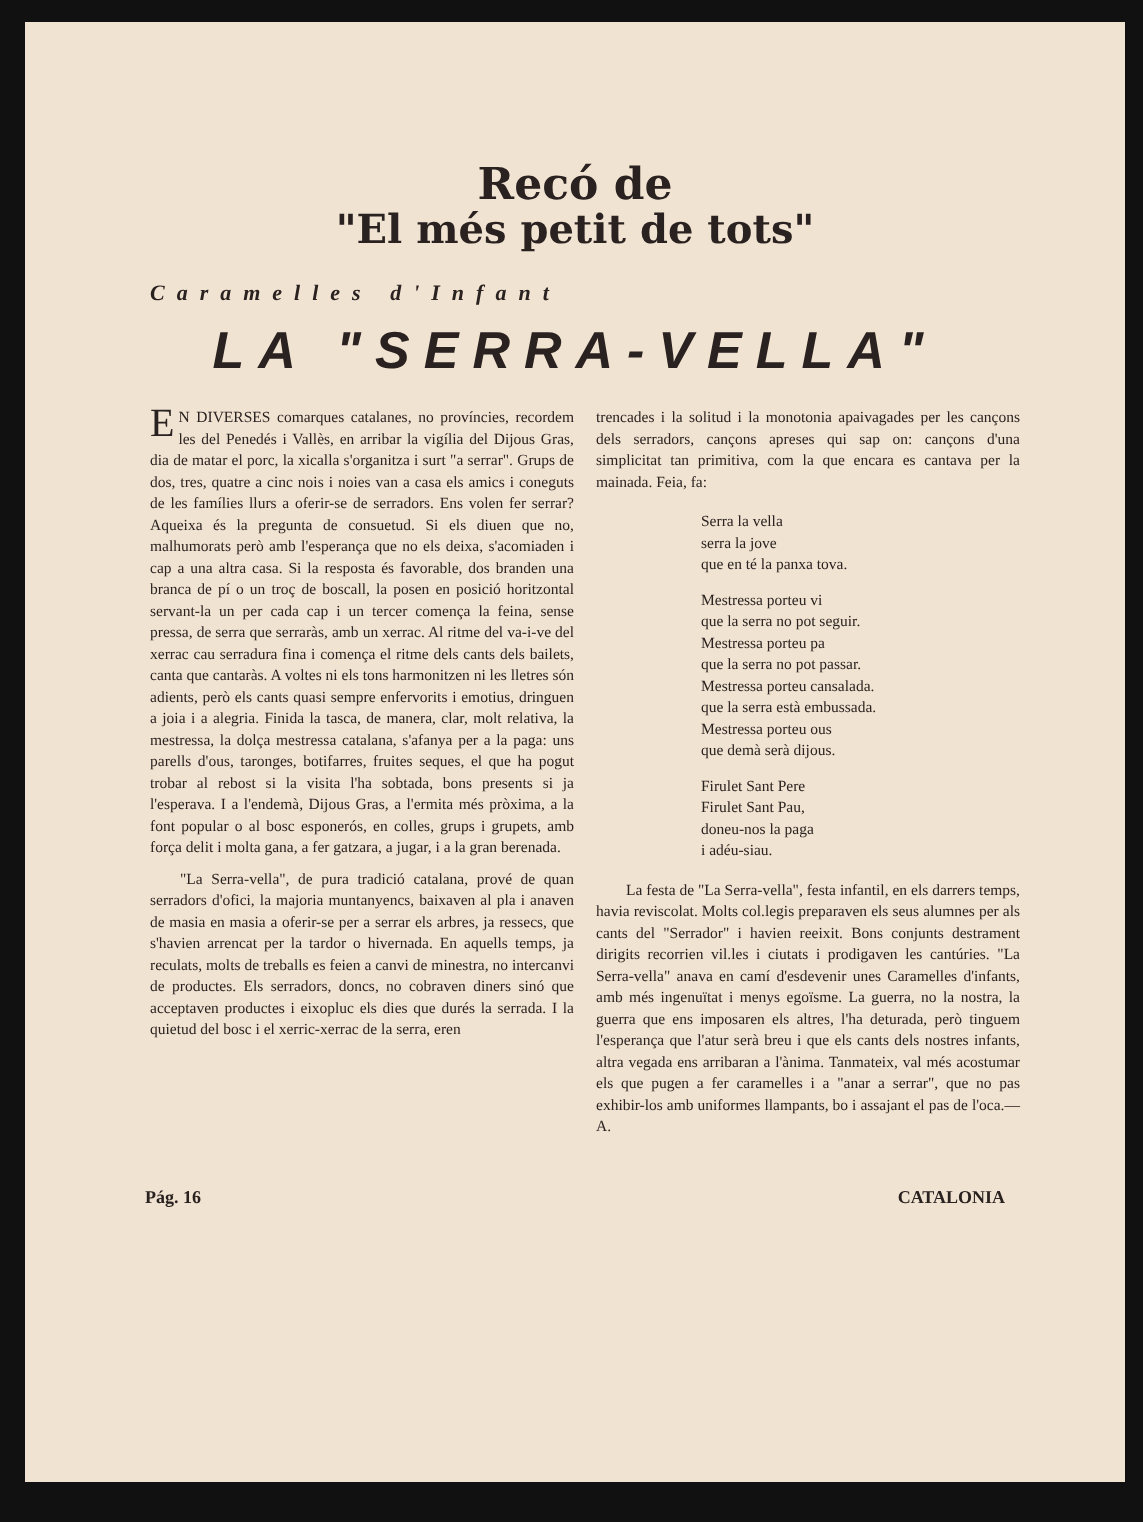Recó de
"El més petit de tots"
Caramelles d'Infant
LA "SERRA-VELLA"
EN DIVERSES comarques catalanes, no províncies, recordem les del Penedés i Vallès, en arribar la vigília del Dijous Gras, dia de matar el porc, la xicalla s'organitza i surt "a serrar". Grups de dos, tres, quatre a cinc nois i noies van a casa els amics i coneguts de les famílies llurs a oferir-se de serradors. Ens volen fer serrar? Aqueixa és la pregunta de consuetud. Si els diuen que no, malhumorats però amb l'esperança que no els deixa, s'acomiaden i cap a una altra casa. Si la resposta és favorable, dos branden una branca de pí o un troç de boscall, la posen en posició horitzontal servant-la un per cada cap i un tercer comença la feina, sense pressa, de serra que serraràs, amb un xerrac. Al ritme del va-i-ve del xerrac cau serradura fina i comença el ritme dels cants dels bailets, canta que cantaràs. A voltes ni els tons harmonitzen ni les lletres són adients, però els cants quasi sempre enfervorits i emotius, dringuen a joia i a alegria. Finida la tasca, de manera, clar, molt relativa, la mestressa, la dolça mestressa catalana, s'afanya per a la paga: uns parells d'ous, taronges, botifarres, fruites seques, el que ha pogut trobar al rebost si la visita l'ha sobtada, bons presents si ja l'esperava. I a l'endemà, Dijous Gras, a l'ermita més pròxima, a la font popular o al bosc esponerós, en colles, grups i grupets, amb força delit i molta gana, a fer gatzara, a jugar, i a la gran berenada.
"La Serra-vella", de pura tradició catalana, prové de quan serradors d'ofici, la majoria muntanyencs, baixaven al pla i anaven de masia en masia a oferir-se per a serrar els arbres, ja ressecs, que s'havien arrencat per la tardor o hivernada. En aquells temps, ja reculats, molts de treballs es feien a canvi de minestra, no intercanvi de productes. Els serradors, doncs, no cobraven diners sinó que acceptaven productes i eixopluc els dies que durés la serrada. I la quietud del bosc i el xerric-xerrac de la serra, eren
trencades i la solitud i la monotonia apaivagades per les cançons dels serradors, cançons apreses qui sap on: cançons d'una simplicitat tan primitiva, com la que encara es cantava per la mainada. Feia, fa:
Serra la vella
serra la jove
que en té la panxa tova.
Mestressa porteu vi
que la serra no pot seguir.
Mestressa porteu pa
que la serra no pot passar.
Mestressa porteu cansalada.
que la serra està embussada.
Mestressa porteu ous
que demà serà dijous.
Firulet Sant Pere
Firulet Sant Pau,
doneu-nos la paga
i adéu-siau.
La festa de "La Serra-vella", festa infantil, en els darrers temps, havia reviscolat. Molts col.legis preparaven els seus alumnes per als cants del "Serrador" i havien reeixit. Bons conjunts destrament dirigits recorrien vil.les i ciutats i prodigaven les cantúries. "La Serra-vella" anava en camí d'esdevenir unes Caramelles d'infants, amb més ingenuïtat i menys egoïsme. La guerra, no la nostra, la guerra que ens imposaren els altres, l'ha deturada, però tinguem l'esperança que l'atur serà breu i que els cants dels nostres infants, altra vegada ens arribaran a l'ànima. Tanmateix, val més acostumar els que pugen a fer caramelles i a "anar a serrar", que no pas exhibir-los amb uniformes llampants, bo i assajant el pas de l'oca.—A.
Pág. 16 CATALONIA